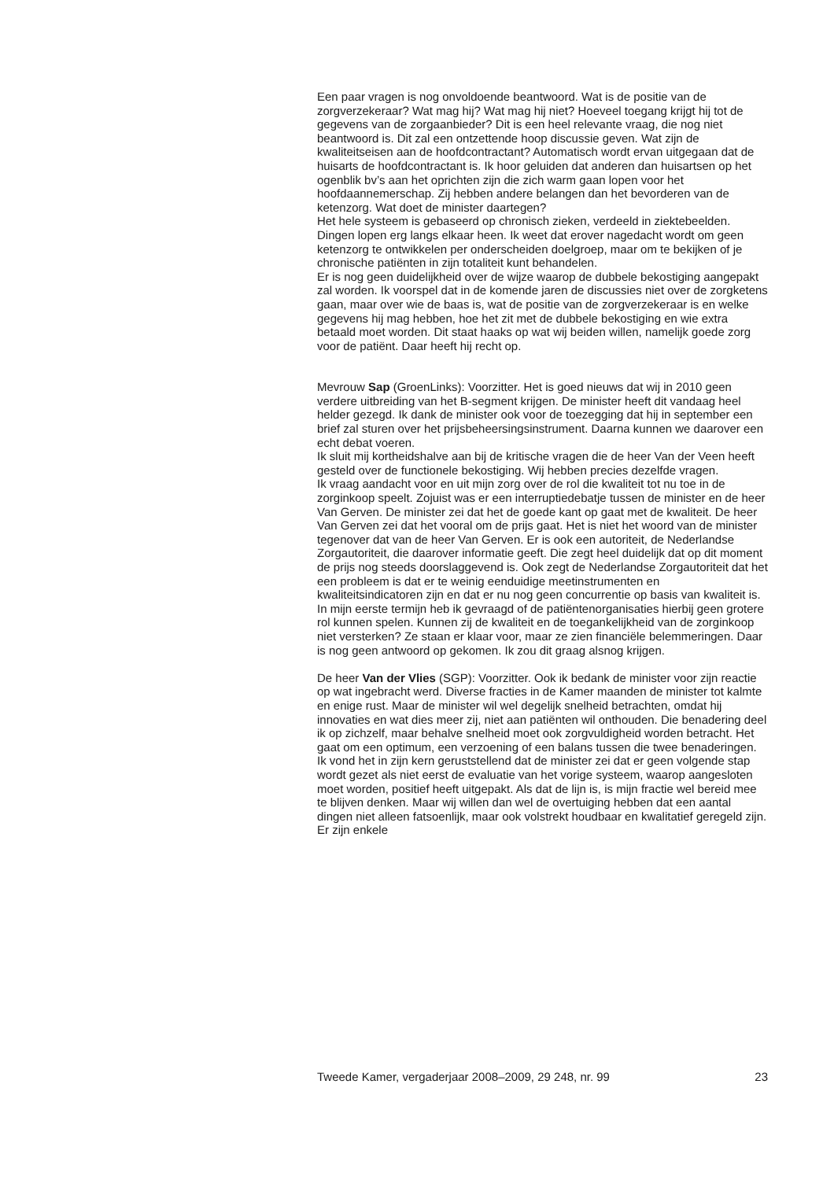Een paar vragen is nog onvoldoende beantwoord. Wat is de positie van de zorgverzekeraar? Wat mag hij? Wat mag hij niet? Hoeveel toegang krijgt hij tot de gegevens van de zorgaanbieder? Dit is een heel relevante vraag, die nog niet beantwoord is. Dit zal een ontzettende hoop discussie geven. Wat zijn de kwaliteitseisen aan de hoofdcontractant? Automatisch wordt ervan uitgegaan dat de huisarts de hoofdcontractant is. Ik hoor geluiden dat anderen dan huisartsen op het ogenblik bv’s aan het oprichten zijn die zich warm gaan lopen voor het hoofdaannemerschap. Zij hebben andere belangen dan het bevorderen van de ketenzorg. Wat doet de minister daartegen?
Het hele systeem is gebaseerd op chronisch zieken, verdeeld in ziektebeelden. Dingen lopen erg langs elkaar heen. Ik weet dat erover nagedacht wordt om geen ketenzorg te ontwikkelen per onderscheiden doelgroep, maar om te bekijken of je chronische patiënten in zijn totaliteit kunt behandelen.
Er is nog geen duidelijkheid over de wijze waarop de dubbele bekostiging aangepakt zal worden. Ik voorspel dat in de komende jaren de discussies niet over de zorgketens gaan, maar over wie de baas is, wat de positie van de zorgverzekeraar is en welke gegevens hij mag hebben, hoe het zit met de dubbele bekostiging en wie extra betaald moet worden. Dit staat haaks op wat wij beiden willen, namelijk goede zorg voor de patiënt. Daar heeft hij recht op.
Mevrouw Sap (GroenLinks): Voorzitter. Het is goed nieuws dat wij in 2010 geen verdere uitbreiding van het B-segment krijgen. De minister heeft dit vandaag heel helder gezegd. Ik dank de minister ook voor de toezegging dat hij in september een brief zal sturen over het prijsbeheersingsinstrument. Daarna kunnen we daarover een echt debat voeren.
Ik sluit mij kortheidshalve aan bij de kritische vragen die de heer Van der Veen heeft gesteld over de functionele bekostiging. Wij hebben precies dezelfde vragen.
Ik vraag aandacht voor en uit mijn zorg over de rol die kwaliteit tot nu toe in de zorginkoop speelt. Zojuist was er een interruptiedebatje tussen de minister en de heer Van Gerven. De minister zei dat het de goede kant op gaat met de kwaliteit. De heer Van Gerven zei dat het vooral om de prijs gaat. Het is niet het woord van de minister tegenover dat van de heer Van Gerven. Er is ook een autoriteit, de Nederlandse Zorgautoriteit, die daarover informatie geeft. Die zegt heel duidelijk dat op dit moment de prijs nog steeds doorslaggevend is. Ook zegt de Nederlandse Zorgautoriteit dat het een probleem is dat er te weinig eenduidige meetinstrumenten en kwaliteitsindicatoren zijn en dat er nu nog geen concurrentie op basis van kwaliteit is. In mijn eerste termijn heb ik gevraagd of de patiëntenorganisaties hierbij geen grotere rol kunnen spelen. Kunnen zij de kwaliteit en de toegankelijkheid van de zorginkoop niet versterken? Ze staan er klaar voor, maar ze zien financiële belemmeringen. Daar is nog geen antwoord op gekomen. Ik zou dit graag alsnog krijgen.
De heer Van der Vlies (SGP): Voorzitter. Ook ik bedank de minister voor zijn reactie op wat ingebracht werd. Diverse fracties in de Kamer maanden de minister tot kalmte en enige rust. Maar de minister wil wel degelijk snelheid betrachten, omdat hij innovaties en wat dies meer zij, niet aan patiënten wil onthouden. Die benadering deel ik op zichzelf, maar behalve snelheid moet ook zorgvuldigheid worden betracht. Het gaat om een optimum, een verzoening of een balans tussen die twee benaderingen. Ik vond het in zijn kern geruststellend dat de minister zei dat er geen volgende stap wordt gezet als niet eerst de evaluatie van het vorige systeem, waarop aangesloten moet worden, positief heeft uitgepakt. Als dat de lijn is, is mijn fractie wel bereid mee te blijven denken. Maar wij willen dan wel de overtuiging hebben dat een aantal dingen niet alleen fatsoenlijk, maar ook volstrekt houdbaar en kwalitatief geregeld zijn. Er zijn enkele
Tweede Kamer, vergaderjaar 2008–2009, 29 248, nr. 99 23